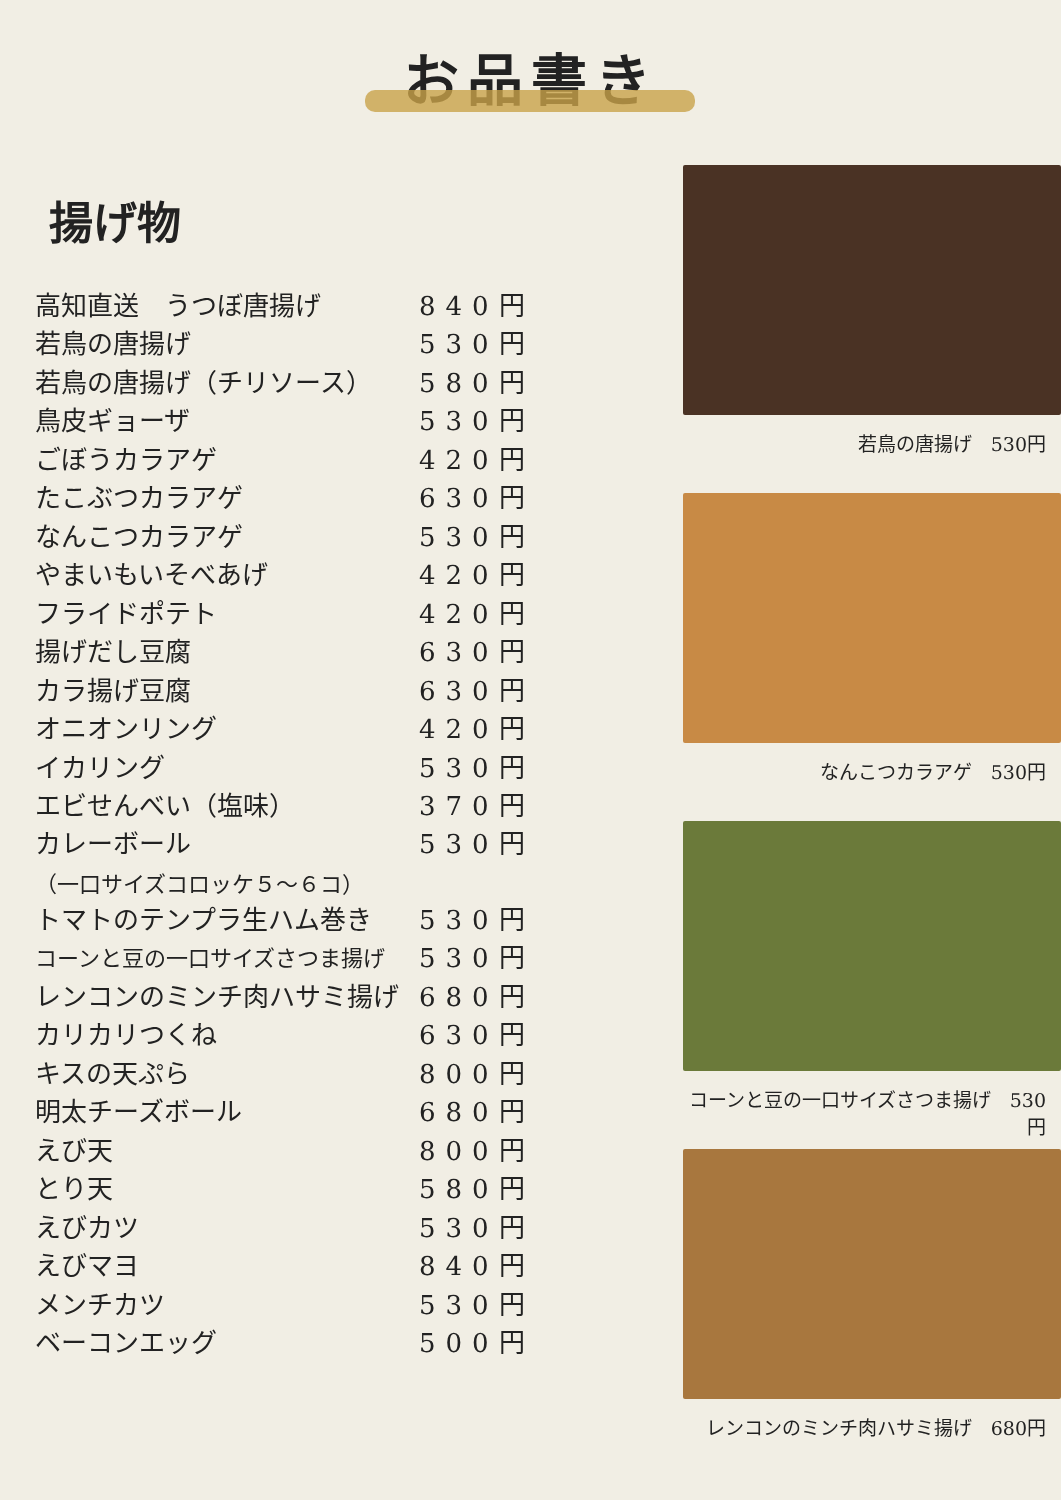お品書き
揚げ物
| 高知直送 うつぼ唐揚げ | 840円 |
| 若鳥の唐揚げ | 530円 |
| 若鳥の唐揚げ（チリソース） | 580円 |
| 鳥皮ギョーザ | 530円 |
| ごぼうカラアゲ | 420円 |
| たこぶつカラアゲ | 630円 |
| なんこつカラアゲ | 530円 |
| やまいもいそべあげ | 420円 |
| フライドポテト | 420円 |
| 揚げだし豆腐 | 630円 |
| カラ揚げ豆腐 | 630円 |
| オニオンリング | 420円 |
| イカリング | 530円 |
| エビせんべい（塩味） | 370円 |
| カレーボール （一口サイズコロッケ５～６コ） | 530円 |
| トマトのテンプラ生ハム巻き | 530円 |
| コーンと豆の一口サイズさつま揚げ | 530円 |
| レンコンのミンチ肉ハサミ揚げ | 680円 |
| カリカリつくね | 630円 |
| キスの天ぷら | 800円 |
| 明太チーズボール | 680円 |
| えび天 | 800円 |
| とり天 | 580円 |
| えびカツ | 530円 |
| えびマヨ | 840円 |
| メンチカツ | 530円 |
| ベーコンエッグ | 500円 |
若鳥の唐揚げ　530円
なんこつカラアゲ　530円
コーンと豆の一口サイズさつま揚げ　530円
レンコンのミンチ肉ハサミ揚げ　680円